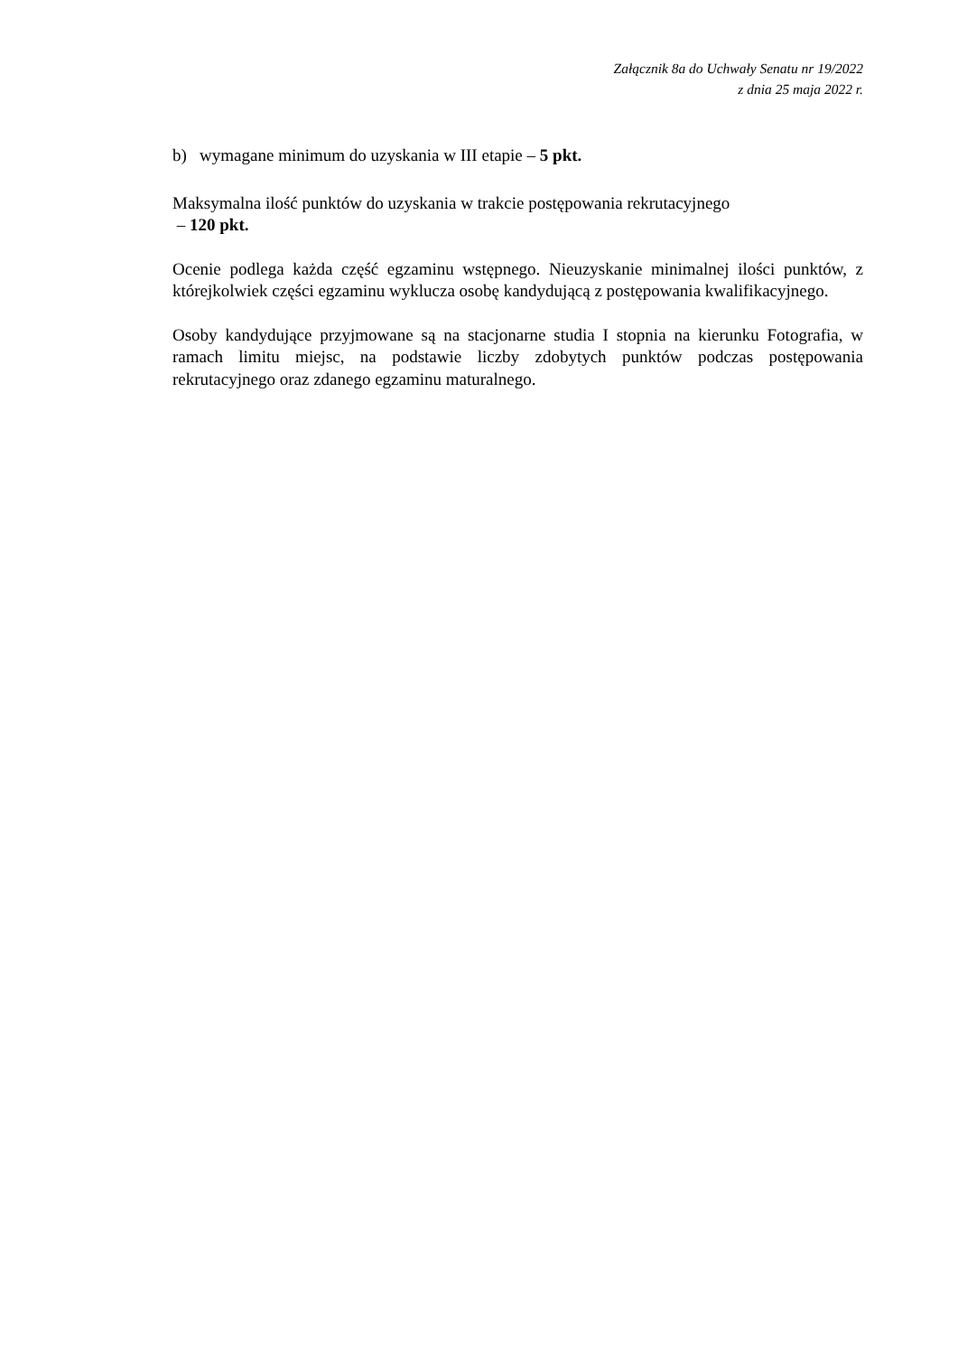Załącznik 8a do Uchwały Senatu nr 19/2022
z dnia 25 maja 2022 r.
b) wymagane minimum do uzyskania w III etapie – 5 pkt.
Maksymalna ilość punktów do uzyskania w trakcie postępowania rekrutacyjnego
– 120 pkt.
Ocenie podlega każda część egzaminu wstępnego. Nieuzyskanie minimalnej ilości punktów, z którejkolwiek części egzaminu wyklucza osobę kandydującą z postępowania kwalifikacyjnego.
Osoby kandydujące przyjmowane są na stacjonarne studia I stopnia na kierunku Fotografia, w ramach limitu miejsc, na podstawie liczby zdobytych punktów podczas postępowania rekrutacyjnego oraz zdanego egzaminu maturalnego.